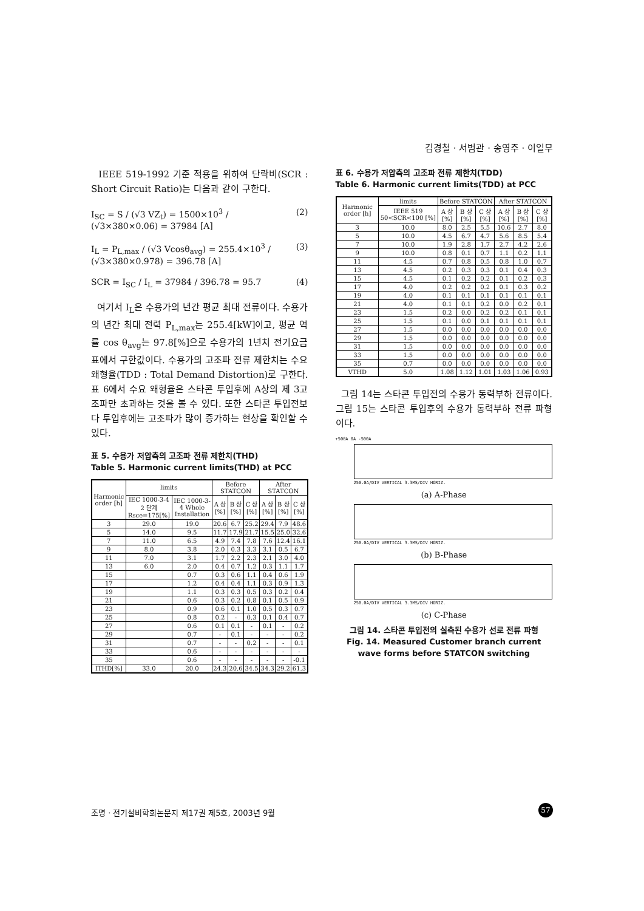김경철 · 서범관 · 송영주 · 이일무
IEEE 519-1992 기준 적용을 위하여 단락비(SCR : Short Circuit Ratio)는 다음과 같이 구한다.
I<sub>SC</sub> = S / (√3 VZ<sub>t</sub>) = 1500×10<sup>3</sup> / (√3×380×0.06) = 37984 [A] (2)
I<sub>L</sub> = P<sub>L,max</sub> / (√3 Vcosθ<sub>avg</sub>) = 255.4×10<sup>3</sup> / (√3×380×0.978) = 396.78 [A] (3)
SCR = I<sub>SC</sub> / I<sub>L</sub> = 37984 / 396.78 = 95.7 (4)
여기서 I<sub>L</sub>은 수용가의 년간 평균 최대 전류이다. 수용가의 년간 최대 전력 P<sub>L,max</sub>는 255.4[kW]이고, 평균 역률 cos θ<sub>avg</sub>는 97.8[%]으로 수용가의 1년치 전기요금표에서 구한값이다. 수용가의 고조파 전류 제한치는 수요 왜형율(TDD : Total Demand Distortion)로 구한다. 표 6에서 수요 왜형율은 스타콘 투입후에 A상의 제 3고조파만 초과하는 것을 볼 수 있다. 또한 스타콘 투입전보다 투입후에는 고조파가 많이 증가하는 현상을 확인할 수 있다.
표 5. 수용가 저압측의 고조파 전류 제한치(THD)
Table 5. Harmonic current limits(THD) at PCC
| Harmonic order [h] | limits | | Before STATCON | | | After STATCON | | |
| --- | --- | --- | --- | --- | --- | --- | --- | --- |
| | IEC 1000-3-4 2 단계 Rsce=175[%] | IEC 1000-3-4 Whole Installation | A 상 [%] | B 상 [%] | C 상 [%] | A 상 [%] | B 상 [%] | C 상 [%] |
| 3 | 29.0 | 19.0 | 20.6 | 6.7 | 25.2 | 29.4 | 7.9 | 48.6 |
| 5 | 14.0 | 9.5 | 11.7 | 17.9 | 21.7 | 15.5 | 25.0 | 32.6 |
| 7 | 11.0 | 6.5 | 4.9 | 7.4 | 7.8 | 7.6 | 12.4 | 16.1 |
| 9 | 8.0 | 3.8 | 2.0 | 0.3 | 3.3 | 3.1 | 0.5 | 6.7 |
| 11 | 7.0 | 3.1 | 1.7 | 2.2 | 2.3 | 2.1 | 3.0 | 4.0 |
| 13 | 6.0 | 2.0 | 0.4 | 0.7 | 1.2 | 0.3 | 1.1 | 1.7 |
| 15 | | 0.7 | 0.3 | 0.6 | 1.1 | 0.4 | 0.6 | 1.9 |
| 17 | | 1.2 | 0.4 | 0.4 | 1.1 | 0.3 | 0.9 | 1.3 |
| 19 | | 1.1 | 0.3 | 0.3 | 0.5 | 0.3 | 0.2 | 0.4 |
| 21 | | 0.6 | 0.3 | 0.2 | 0.8 | 0.1 | 0.5 | 0.9 |
| 23 | | 0.9 | 0.6 | 0.1 | 1.0 | 0.5 | 0.3 | 0.7 |
| 25 | | 0.8 | 0.2 | - | 0.3 | 0.1 | 0.4 | 0.7 |
| 27 | | 0.6 | 0.1 | 0.1 | - | 0.1 | - | 0.2 |
| 29 | | 0.7 | - | 0.1 | - | - | - | 0.2 |
| 31 | | 0.7 | - | - | 0.2 | - | - | 0.1 |
| 33 | | 0.6 | - | - | - | - | - | - |
| 35 | | 0.6 | - | - | - | - | - | -0.1 |
| ITHD[%] | 33.0 | 20.0 | 24.3 | 20.6 | 34.5 | 34.3 | 29.2 | 61.3 |
표 6. 수용가 저압측의 고조파 전류 제한치(TDD)
Table 6. Harmonic current limits(TDD) at PCC
| Harmonic order [h] | limits | Before STATCON | | | After STATCON | | |
| --- | --- | --- | --- | --- | --- | --- | --- |
| | IEEE 519 50<SCR<100 [%] | A 상 [%] | B 상 [%] | C 상 [%] | A 상 [%] | B 상 [%] | C 상 [%] |
| 3 | 10.0 | 8.0 | 2.5 | 5.5 | 10.6 | 2.7 | 8.0 |
| 5 | 10.0 | 4.5 | 6.7 | 4.7 | 5.6 | 8.5 | 5.4 |
| 7 | 10.0 | 1.9 | 2.8 | 1.7 | 2.7 | 4.2 | 2.6 |
| 9 | 10.0 | 0.8 | 0.1 | 0.7 | 1.1 | 0.2 | 1.1 |
| 11 | 4.5 | 0.7 | 0.8 | 0.5 | 0.8 | 1.0 | 0.7 |
| 13 | 4.5 | 0.2 | 0.3 | 0.3 | 0.1 | 0.4 | 0.3 |
| 15 | 4.5 | 0.1 | 0.2 | 0.2 | 0.1 | 0.2 | 0.3 |
| 17 | 4.0 | 0.2 | 0.2 | 0.2 | 0.1 | 0.3 | 0.2 |
| 19 | 4.0 | 0.1 | 0.1 | 0.1 | 0.1 | 0.1 | 0.1 |
| 21 | 4.0 | 0.1 | 0.1 | 0.2 | 0.0 | 0.2 | 0.1 |
| 23 | 1.5 | 0.2 | 0.0 | 0.2 | 0.2 | 0.1 | 0.1 |
| 25 | 1.5 | 0.1 | 0.0 | 0.1 | 0.1 | 0.1 | 0.1 |
| 27 | 1.5 | 0.0 | 0.0 | 0.0 | 0.0 | 0.0 | 0.0 |
| 29 | 1.5 | 0.0 | 0.0 | 0.0 | 0.0 | 0.0 | 0.0 |
| 31 | 1.5 | 0.0 | 0.0 | 0.0 | 0.0 | 0.0 | 0.0 |
| 33 | 1.5 | 0.0 | 0.0 | 0.0 | 0.0 | 0.0 | 0.0 |
| 35 | 0.7 | 0.0 | 0.0 | 0.0 | 0.0 | 0.0 | 0.0 |
| VTHD | 5.0 | 1.08 | 1.12 | 1.01 | 1.03 | 1.06 | 0.93 |
그림 14는 스타콘 투입전의 수용가 동력부하 전류이다. 그림 15는 스타콘 투입후의 수용가 동력부하 전류 파형이다.
+500A 0A -500A
250.0A/DIV VERTICAL 3.3MS/DIV HORIZ.
(a) A-Phase
250.0A/DIV VERTICAL 3.3MS/DIV HORIZ.
(b) B-Phase
250.0A/DIV VERTICAL 3.3MS/DIV HORIZ.
(c) C-Phase
그림 14. 스타콘 투입전의 실측된 수용가 선로 전류 파형
Fig. 14. Measured Customer branch current wave forms before STATCON switching
조명 · 전기설비학회논문지 제17권 제5호, 2003년 9월
57